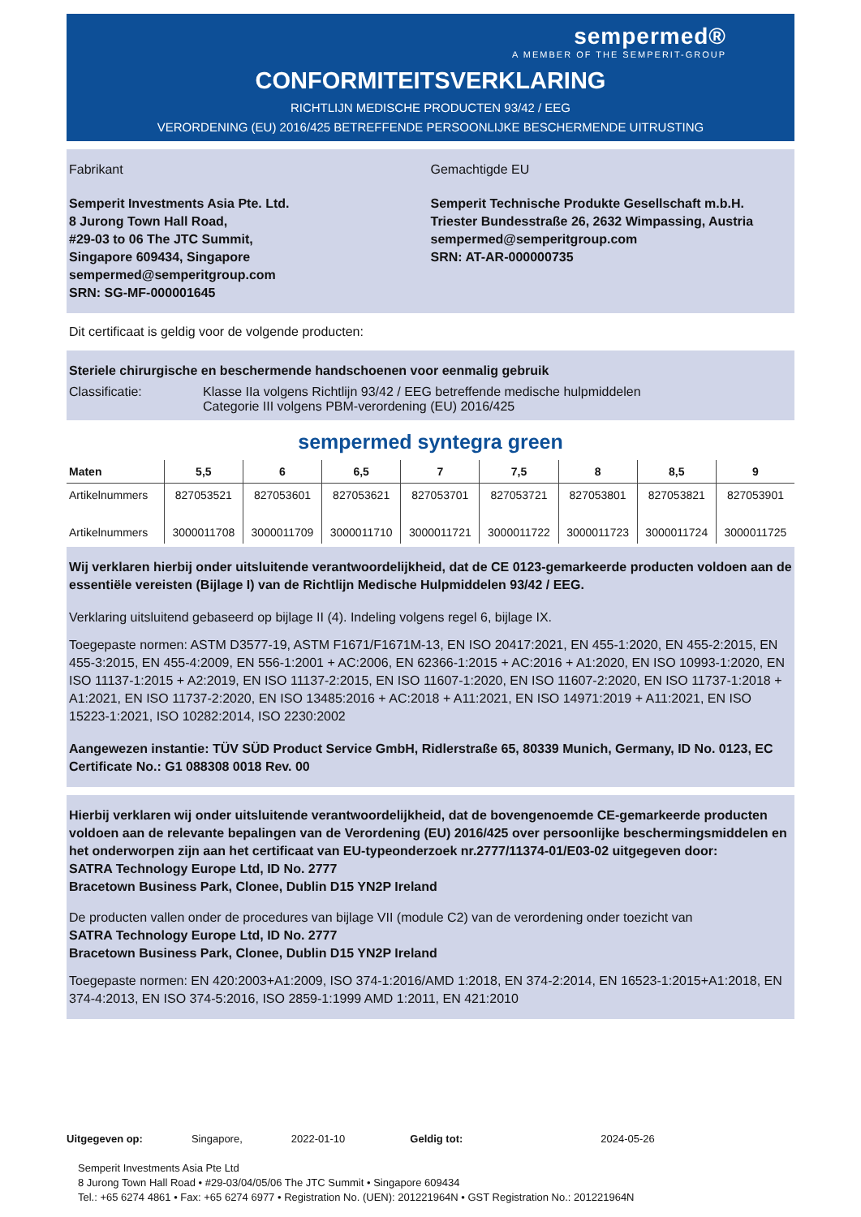sempermed®
A MEMBER OF THE SEMPERIT-GROUP
CONFORMITEITSVERKLARING
RICHTLIJN MEDISCHE PRODUCTEN 93/42 / EEG
VERORDENING (EU) 2016/425 BETREFFENDE PERSOONLIJKE BESCHERMENDE UITRUSTING
Fabrikant
Semperit Investments Asia Pte. Ltd.
8 Jurong Town Hall Road,
#29-03 to 06 The JTC Summit,
Singapore 609434, Singapore
sempermed@semperitgroup.com
SRN: SG-MF-000001645
Gemachtigde EU
Semperit Technische Produkte Gesellschaft m.b.H.
Triester Bundesstraße 26, 2632 Wimpassing, Austria
sempermed@semperitgroup.com
SRN: AT-AR-000000735
Dit certificaat is geldig voor de volgende producten:
Steriele chirurgische en beschermende handschoenen voor eenmalig gebruik
Classificatie: Klasse IIa volgens Richtlijn 93/42 / EEG betreffende medische hulpmiddelen
Categorie III volgens PBM-verordening (EU) 2016/425
sempermed syntegra green
| Maten | 5,5 | 6 | 6,5 | 7 | 7,5 | 8 | 8,5 | 9 |
| --- | --- | --- | --- | --- | --- | --- | --- | --- |
| Artikelnummers | 827053521 | 827053601 | 827053621 | 827053701 | 827053721 | 827053801 | 827053821 | 827053901 |
| Artikelnummers | 3000011708 | 3000011709 | 3000011710 | 3000011721 | 3000011722 | 3000011723 | 3000011724 | 3000011725 |
Wij verklaren hierbij onder uitsluitende verantwoordelijkheid, dat de CE 0123-gemarkeerde producten voldoen aan de essentiële vereisten (Bijlage I) van de Richtlijn Medische Hulpmiddelen 93/42 / EEG.
Verklaring uitsluitend gebaseerd op bijlage II (4). Indeling volgens regel 6, bijlage IX.
Toegepaste normen: ASTM D3577-19, ASTM F1671/F1671M-13, EN ISO 20417:2021, EN 455-1:2020, EN 455-2:2015, EN 455-3:2015, EN 455-4:2009, EN 556-1:2001 + AC:2006, EN 62366-1:2015 + AC:2016 + A1:2020, EN ISO 10993-1:2020, EN ISO 11137-1:2015 + A2:2019, EN ISO 11137-2:2015, EN ISO 11607-1:2020, EN ISO 11607-2:2020, EN ISO 11737-1:2018 + A1:2021, EN ISO 11737-2:2020, EN ISO 13485:2016 + AC:2018 + A11:2021, EN ISO 14971:2019 + A11:2021, EN ISO 15223-1:2021, ISO 10282:2014, ISO 2230:2002
Aangewezen instantie: TÜV SÜD Product Service GmbH, Ridlerstraße 65, 80339 Munich, Germany, ID No. 0123, EC Certificate No.: G1 088308 0018 Rev. 00
Hierbij verklaren wij onder uitsluitende verantwoordelijkheid, dat de bovengenoemde CE-gemarkeerde producten voldoen aan de relevante bepalingen van de Verordening (EU) 2016/425 over persoonlijke beschermingsmiddelen en het onderworpen zijn aan het certificaat van EU-typeonderzoek nr.2777/11374-01/E03-02 uitgegeven door:
SATRA Technology Europe Ltd, ID No. 2777
Bracetown Business Park, Clonee, Dublin D15 YN2P Ireland
De producten vallen onder de procedures van bijlage VII (module C2) van de verordening onder toezicht van
SATRA Technology Europe Ltd, ID No. 2777
Bracetown Business Park, Clonee, Dublin D15 YN2P Ireland
Toegepaste normen: EN 420:2003+A1:2009, ISO 374-1:2016/AMD 1:2018, EN 374-2:2014, EN 16523-1:2015+A1:2018, EN 374-4:2013, EN ISO 374-5:2016, ISO 2859-1:1999 AMD 1:2011, EN 421:2010
Uitgegeven op: Singapore, 2022-01-10 Geldig tot: 2024-05-26
Semperit Investments Asia Pte Ltd
8 Jurong Town Hall Road • #29-03/04/05/06 The JTC Summit • Singapore 609434
Tel.: +65 6274 4861 • Fax: +65 6274 6977 • Registration No. (UEN): 201221964N • GST Registration No.: 201221964N